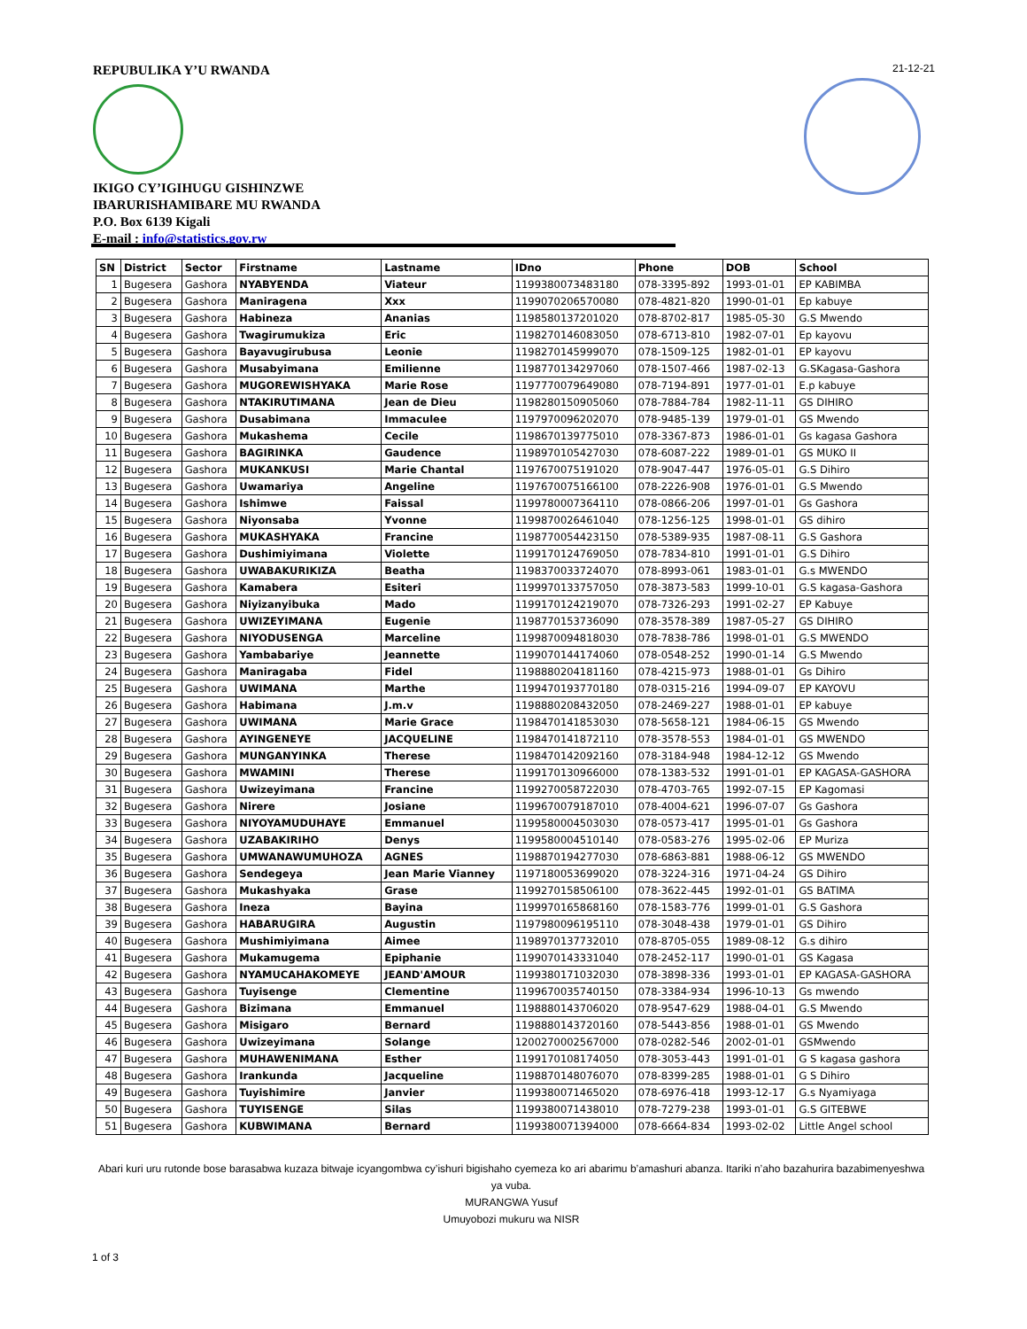REPUBULIKA Y’U RWANDA
IKIGO CY’IGIHUGU GISHINZWE
IBARURISHAMIBARE MU RWANDA
P.O. Box 6139 Kigali
E-mail : info@statistics.gov.rw
21-12-21
| SN | District | Sector | Firstname | Lastname | IDno | Phone | DOB | School |
| --- | --- | --- | --- | --- | --- | --- | --- | --- |
| 1 | Bugesera | Gashora | NYABYENDA | Viateur | 1199380073483180 | 078-3395-892 | 1993-01-01 | EP KABIMBA |
| 2 | Bugesera | Gashora | Maniragena | Xxx | 1199070206570080 | 078-4821-820 | 1990-01-01 | Ep kabuye |
| 3 | Bugesera | Gashora | Habineza | Ananias | 1198580137201020 | 078-8702-817 | 1985-05-30 | G.S Mwendo |
| 4 | Bugesera | Gashora | Twagirumukiza | Eric | 1198270146083050 | 078-6713-810 | 1982-07-01 | Ep kayovu |
| 5 | Bugesera | Gashora | Bayavugirubusa | Leonie | 1198270145999070 | 078-1509-125 | 1982-01-01 | EP kayovu |
| 6 | Bugesera | Gashora | Musabyimana | Emilienne | 1198770134297060 | 078-1507-466 | 1987-02-13 | G.SKagasa-Gashora |
| 7 | Bugesera | Gashora | MUGOREWISHYAKA | Marie Rose | 1197770079649080 | 078-7194-891 | 1977-01-01 | E.p kabuye |
| 8 | Bugesera | Gashora | NTAKIRUTIMANA | Jean de Dieu | 1198280150905060 | 078-7884-784 | 1982-11-11 | GS DIHIRO |
| 9 | Bugesera | Gashora | Dusabimana | Immaculee | 1197970096202070 | 078-9485-139 | 1979-01-01 | GS Mwendo |
| 10 | Bugesera | Gashora | Mukashema | Cecile | 1198670139775010 | 078-3367-873 | 1986-01-01 | Gs kagasa Gashora |
| 11 | Bugesera | Gashora | BAGIRINKA | Gaudence | 1198970105427030 | 078-6087-222 | 1989-01-01 | GS MUKO II |
| 12 | Bugesera | Gashora | MUKANKUSI | Marie Chantal | 1197670075191020 | 078-9047-447 | 1976-05-01 | G.S Dihiro |
| 13 | Bugesera | Gashora | Uwamariya | Angeline | 1197670075166100 | 078-2226-908 | 1976-01-01 | G.S Mwendo |
| 14 | Bugesera | Gashora | Ishimwe | Faissal | 1199780007364110 | 078-0866-206 | 1997-01-01 | Gs Gashora |
| 15 | Bugesera | Gashora | Niyonsaba | Yvonne | 1199870026461040 | 078-1256-125 | 1998-01-01 | GS dihiro |
| 16 | Bugesera | Gashora | MUKASHYAKA | Francine | 1198770054423150 | 078-5389-935 | 1987-08-11 | G.S Gashora |
| 17 | Bugesera | Gashora | Dushimiyimana | Violette | 1199170124769050 | 078-7834-810 | 1991-01-01 | G.S Dihiro |
| 18 | Bugesera | Gashora | UWABAKURIKIZA | Beatha | 1198370033724070 | 078-8993-061 | 1983-01-01 | G.s MWENDO |
| 19 | Bugesera | Gashora | Kamabera | Esiteri | 1199970133757050 | 078-3873-583 | 1999-10-01 | G.S kagasa-Gashora |
| 20 | Bugesera | Gashora | Niyizanyibuka | Mado | 1199170124219070 | 078-7326-293 | 1991-02-27 | EP Kabuye |
| 21 | Bugesera | Gashora | UWIZEYIMANA | Eugenie | 1198770153736090 | 078-3578-389 | 1987-05-27 | GS DIHIRO |
| 22 | Bugesera | Gashora | NIYODUSENGA | Marceline | 1199870094818030 | 078-7838-786 | 1998-01-01 | G.S MWENDO |
| 23 | Bugesera | Gashora | Yambabariye | Jeannette | 1199070144174060 | 078-0548-252 | 1990-01-14 | G.S Mwendo |
| 24 | Bugesera | Gashora | Maniragaba | Fidel | 1198880204181160 | 078-4215-973 | 1988-01-01 | Gs Dihiro |
| 25 | Bugesera | Gashora | UWIMANA | Marthe | 1199470193770180 | 078-0315-216 | 1994-09-07 | EP KAYOVU |
| 26 | Bugesera | Gashora | Habimana | J.m.v | 1198880208432050 | 078-2469-227 | 1988-01-01 | EP kabuye |
| 27 | Bugesera | Gashora | UWIMANA | Marie Grace | 1198470141853030 | 078-5658-121 | 1984-06-15 | GS Mwendo |
| 28 | Bugesera | Gashora | AYINGENEYE | JACQUELINE | 1198470141872110 | 078-3578-553 | 1984-01-01 | GS MWENDO |
| 29 | Bugesera | Gashora | MUNGANYINKA | Therese | 1198470142092160 | 078-3184-948 | 1984-12-12 | GS Mwendo |
| 30 | Bugesera | Gashora | MWAMINI | Therese | 1199170130966000 | 078-1383-532 | 1991-01-01 | EP KAGASA-GASHORA |
| 31 | Bugesera | Gashora | Uwizeyimana | Francine | 1199270058722030 | 078-4703-765 | 1992-07-15 | EP Kagomasi |
| 32 | Bugesera | Gashora | Nirere | Josiane | 1199670079187010 | 078-4004-621 | 1996-07-07 | Gs Gashora |
| 33 | Bugesera | Gashora | NIYOYAMUDUHAYE | Emmanuel | 1199580004503030 | 078-0573-417 | 1995-01-01 | Gs Gashora |
| 34 | Bugesera | Gashora | UZABAKIRIHO | Denys | 1199580004510140 | 078-0583-276 | 1995-02-06 | EP Muriza |
| 35 | Bugesera | Gashora | UMWANAWUMUHOZA | AGNES | 1198870194277030 | 078-6863-881 | 1988-06-12 | GS MWENDO |
| 36 | Bugesera | Gashora | Sendegeya | Jean Marie Vianney | 1197180053699020 | 078-3224-316 | 1971-04-24 | GS Dihiro |
| 37 | Bugesera | Gashora | Mukashyaka | Grase | 1199270158506100 | 078-3622-445 | 1992-01-01 | GS BATIMA |
| 38 | Bugesera | Gashora | Ineza | Bayina | 1199970165868160 | 078-1583-776 | 1999-01-01 | G.S Gashora |
| 39 | Bugesera | Gashora | HABARUGIRA | Augustin | 1197980096195110 | 078-3048-438 | 1979-01-01 | GS Dihiro |
| 40 | Bugesera | Gashora | Mushimiyimana | Aimee | 1198970137732010 | 078-8705-055 | 1989-08-12 | G.s dihiro |
| 41 | Bugesera | Gashora | Mukamugema | Epiphanie | 1199070143331040 | 078-2452-117 | 1990-01-01 | GS Kagasa |
| 42 | Bugesera | Gashora | NYAMUCAHAKOMEYE | JEAND'AMOUR | 1199380171032030 | 078-3898-336 | 1993-01-01 | EP KAGASA-GASHORA |
| 43 | Bugesera | Gashora | Tuyisenge | Clementine | 1199670035740150 | 078-3384-934 | 1996-10-13 | Gs mwendo |
| 44 | Bugesera | Gashora | Bizimana | Emmanuel | 1198880143706020 | 078-9547-629 | 1988-04-01 | G.S Mwendo |
| 45 | Bugesera | Gashora | Misigaro | Bernard | 1198880143720160 | 078-5443-856 | 1988-01-01 | GS Mwendo |
| 46 | Bugesera | Gashora | Uwizeyimana | Solange | 1200270002567000 | 078-0282-546 | 2002-01-01 | GSMwendo |
| 47 | Bugesera | Gashora | MUHAWENIMANA | Esther | 1199170108174050 | 078-3053-443 | 1991-01-01 | G S kagasa gashora |
| 48 | Bugesera | Gashora | Irankunda | Jacqueline | 1198870148076070 | 078-8399-285 | 1988-01-01 | G S Dihiro |
| 49 | Bugesera | Gashora | Tuyishimire | Janvier | 1199380071465020 | 078-6976-418 | 1993-12-17 | G.s Nyamiyaga |
| 50 | Bugesera | Gashora | TUYISENGE | Silas | 1199380071438010 | 078-7279-238 | 1993-01-01 | G.S GITEBWE |
| 51 | Bugesera | Gashora | KUBWIMANA | Bernard | 1199380071394000 | 078-6664-834 | 1993-02-02 | Little Angel school |
Abari kuri uru rutonde bose barasabwa kuzaza bitwaje icyangombwa cy’ishuri bigishaho cyemeza ko ari abarimu b’amashuri abanza. Itariki n’aho bazahurira bazabimenyeshwa ya vuba.
MURANGWA Yusuf
Umuyobozi mukuru wa NISR
1 of 3